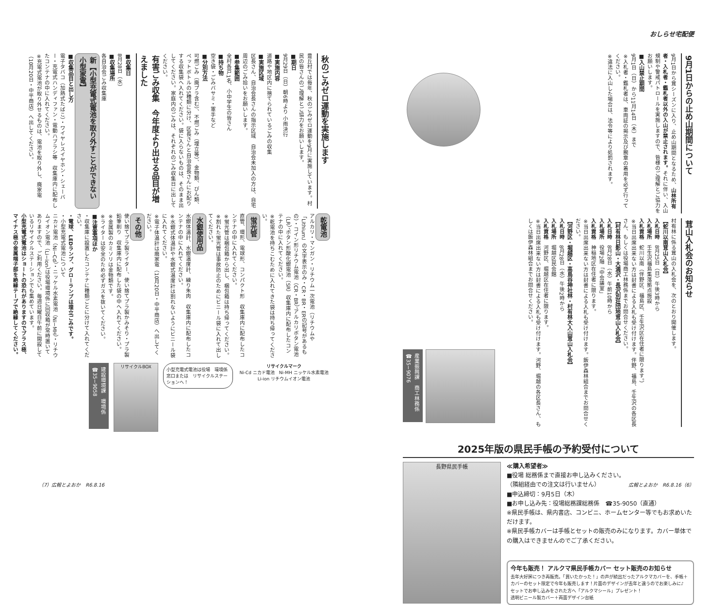おしらせ宅配便
9月1日からの止め山期間について
9月1日から茸シーズンに入り、止め山期間となるため、山林所有者・入札者・鑑札者以外の入山が禁止されます。それに伴い、入山規制や警戒パトロールを実施しますので、皆様のご理解とご協力をお願いします。
■入山禁止期間
9月1日（日）から11月14日（木）まで
※入札者・鑑札者は、車両証の掲示及び腕章の着用を必ず行ってください。
※違法に入山した場合は、法令等により処罰されます。
茸山入札会のお知らせ
村有林に係る茸山の入札会を、次のとおり開催します。
【蛇川以南茸山入札会】
入札日時　8月25日（日）午後3時から
入札場所　壬生沢福島集落拠点施設
入札資格　蛇川以南（伴野区、福島区、壬生沢区在住者に限ります。）
※当日出席出来ない方は封書による入札も受け付けます。伴野、福島、壬生沢の各区長さん、もしくは役場商工林務係までお問合せください。
【村有林日影山・大満沢・長沢別荘団地茸山入札会】
入札日時　8月28日（水）午前10時から
入札場所　役場2階「中会議室」
入札資格　神稲地区在住者に限ります。
※当日出席出来ない方は封書による入札も受け付けます。飯伊森林組合までお問合せください。
【河野区・堀越区・高鳥谷神社林・村有林大入山茸山入札会】
入札日時　8月28日（水）午後2時から
入札場所　堀越区民会館
入札資格　河野区、堀越区在住者に限ります。
※当日出席出来ない方は封書による入札も受け付けます。河野、堀越の各区長さん、もしくは飯伊森林組合までお問合せください。
産業振興課　商工林務係　☎35−9076
2025年版の県民手帳の予約受付について
長野県民手帳
≪購入希望者≫
■役場 総務係まで直接お申し込みください。
（隣組経由での注文は行いません）
■申込締切：9月5日（木）
■お申し込み先：役場総務課総務係　☎35-9050（直通）
※県民手帳は、県内書店、コンビニ、ホームセンター等でもお求めいただけます。
※県民手帳カバーは手帳とセットの販売のみになります。カバー単体での購入はできませんのでご了承ください。
今年も販売！ アルクマ県民手帳カバー セット販売のお知らせ
去年大好評につき再販売。「買いたかった！」の声が続出だったアルクマカバーを、手帳＋カバーのセット限定で今年も販売します！片面のデザインが去年と違うのでお楽しみに♪
セットでお申し込みをされた方へ「アルクマシール」プレゼント！
透明ビニール製カバー＋両面デザイン台紙
広報とよおか　R6.8.16（6）
秋のごみゼロ運動を実施します
豊丘村では毎年、秋のごみゼロ運動を9月に実施しています。村民の皆さんのご理解とご協力をお願いします。
■期日
9月29日（日）朝6時より 小雨決行
■実施内容
道路や地区内に捨てられているごみの収集
■実施区域
区長さん、自治会長さんの指示区域　自治会未加入の方は、自宅周辺のごみ拾いをお願いします。
■参集範囲
全村各戸1名、小中学生の皆さん
■持ち物
空き袋・ごみバサミ・軍手など
■分別方法
可燃ごみ（廃プラ含む）、不燃ごみ（埋立等）、金物類、びん類、ペットボトルの5種類に分け、区長さんと自治会長さんにお配りする収集袋へ入れてください。袋に入らないものは、そのまま出してください。家庭内のごみは、それぞれのごみ収集日に出してください。
有害ごみ収集　今年度より出せる品目が増えました
■収集日
8月28日（水）
■収集場所
各自治会ごみ収集庫
新【小型充電式電池を取り外すことができない小型家電】
■収集品目と出し方
電子タバコ（加熱式たばこ）・ワイヤレスイヤホン・シェーバー・充電式ハンディファン・電動ハブラシ等　収集庫内に配布したコンテナの中に入れてください。
※充電式電池が取り外せるものは、電池を取り外し、廃家電（10月20日・中平商店）へ出してください。
乾電池
アルカリ・マンガン・リチウム一次電池（リチウムや「Lithium」の文字表示のみ・CR・BR・ERの記号があるもの）・コイン形リチウム電池（CR・BR）、アルカリボタン電池（LR）、ボタン形酸化銀電池（SR）収集庫内に配布したコンテナの中に入れてください。
※乾電池を持ちこむために入れてきた袋は持ち帰ってください。
蛍光管
直管、環形、電球形、コンパクト形　収集庫内に配布したコンテナの中に入れてください。
※蛍光管は梱包箱から出し、梱包箱は持ち帰ってください。
※割れた蛍光管は事故防止のためにビニール袋に入れて出してください。
水銀使用品
水銀体温計、水銀温度計、練り朱肉　収集庫内に配布したコンテナの中に入れてください。
※水銀式体温計や水銀式温度計は割れないようにビニール袋に入れてください。
※電子体温計は廃家電（10月20日・中平商店）へ出してください。
その他
使い捨てプラ製ライター、使い捨てプラ製かみそり・プラ製鉛筆削り　収集庫内に配布した袋の中へ入れてください。
※金属製のカミソリは金物類です。
※ライターは安全のため必ずガスを抜いてください。
■注意事項ほか
・収集庫に設置したコンテナに種類ごとに分けて入れてください。
・電球、LEDランプ、グローランプは埋立ごみです。
・小型充電式電池について
ニカド電池（Ni−Cd）・ニッケル水素電池（Ni−MH）・リチウムイオン電池（Li−ion）は役場環境係に回収箱が常時置いてありますので、ご利用ください。毎週日曜日午前に開設しているリサイクルステーションでも集めています。
小型充電式電池はショートの恐れがありますのでプラス極、マイナス極の金属端子部を絶縁テープで絶縁してください。
リサイクルマーク
Ni-Cd ニカド電池　Ni-MH ニッケル水素電池　Li-ion リチウムイオン電池
小型充電式電池は役場　環境係窓口または　リサイクルステーションへ！
リサイクルBOX
建設環境課　環境係　☎35−9058
（7）広報とよおか　R6.8.16